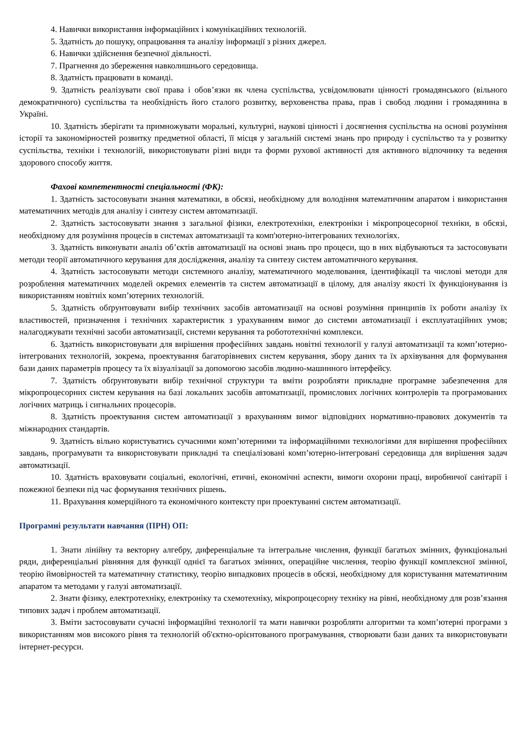4. Навички використання інформаційних і комунікаційних технологій.
5. Здатність до пошуку, опрацювання та аналізу інформації з різних джерел.
6. Навички здійснення безпечної діяльності.
7. Прагнення до збереження навколишнього середовища.
8. Здатність працювати в команді.
9. Здатність реалізувати свої права і обов’язки як члена суспільства, усвідомлювати цінності громадянського (вільного демократичного) суспільства та необхідність його сталого розвитку, верховенства права, прав і свобод людини і громадянина в Україні.
10. Здатність зберігати та примножувати моральні, культурні, наукові цінності і досягнення суспільства на основі розуміння історії та закономірностей розвитку предметної області, її місця у загальній системі знань про природу і суспільство та у розвитку суспільства, техніки і технологій, використовувати різні види та форми рухової активності для активного відпочинку та ведення здорового способу життя.
Фахові компетентності спеціальності (ФК):
1. Здатність застосовувати знання математики, в обсязі, необхідному для володіння математичним апаратом і використання математичних методів для аналізу і синтезу систем автоматизації.
2. Здатність застосовувати знання з загальної фізики, електротехніки, електроніки і мікропроцесорної техніки, в обсязі, необхідному для розуміння процесів в системах автоматизації та комп'ютерно-інтегрованих технологіях.
3. Здатність виконувати аналіз об’єктів автоматизації на основі знань про процеси, що в них відбуваються та застосовувати методи теорії автоматичного керування для дослідження, аналізу та синтезу систем автоматичного керування.
4. Здатність застосовувати методи системного аналізу, математичного моделювання, ідентифікації та числові методи для розроблення математичних моделей окремих елементів та систем автоматизації в цілому, для аналізу якості їх функціонування із використанням новітніх комп’ютерних технологій.
5. Здатність обґрунтовувати вибір технічних засобів автоматизації на основі розуміння принципів їх роботи аналізу їх властивостей, призначення і технічних характеристик з урахуванням вимог до системи автоматизації і експлуатаційних умов; налагоджувати технічні засоби автоматизації, системи керування та робототехнічні комплекси.
6. Здатність використовувати для вирішення професійних завдань новітні технології у галузі автоматизації та комп’ютерно-інтегрованих технологій, зокрема, проектування багаторівневих систем керування, збору даних та їх архівування для формування бази даних параметрів процесу та їх візуалізації за допомогою засобів людино-машинного інтерфейсу.
7. Здатність обґрунтовувати вибір технічної структури та вміти розробляти прикладне програмне забезпечення для мікропроцесорних систем керування на базі локальних засобів автоматизації, промислових логічних контролерів та програмованих логічних матриць і сигнальних процесорів.
8. Здатність проектування систем автоматизації з врахуванням вимог відповідних нормативно-правових документів та міжнародних стандартів.
9. Здатність вільно користуватись сучасними комп’ютерними та інформаційними технологіями для вирішення професійних завдань, програмувати та використовувати прикладні та спеціалізовані комп’ютерно-інтегровані середовища для вирішення задач автоматизації.
10. Здатність враховувати соціальні, екологічні, етичні, економічні аспекти, вимоги охорони праці, виробничої санітарії і пожежної безпеки під час формування технічних рішень.
11. Врахування комерційного та економічного контексту при проектуванні систем автоматизації.
Програмні результати навчання (ПРН) ОП:
1. Знати лінійну та векторну алгебру, диференціальне та інтегральне числення, функції багатьох змінних, функціональні ряди, диференціальні рівняння для функції однієї та багатьох змінних, операційне числення, теорію функції комплексної змінної, теорію ймовірностей та математичну статистику, теорію випадкових процесів в обсязі, необхідному для користування математичним апаратом та методами у галузі автоматизації.
2. Знати фізику, електротехніку, електроніку та схемотехніку, мікропроцесорну техніку на рівні, необхідному для розв’язання типових задач і проблем автоматизації.
3. Вміти застосовувати сучасні інформаційні технології та мати навички розробляти алгоритми та комп’ютерні програми з використанням мов високого рівня та технологій об'єктно-орієнтованого програмування, створювати бази даних та використовувати інтернет-ресурси.